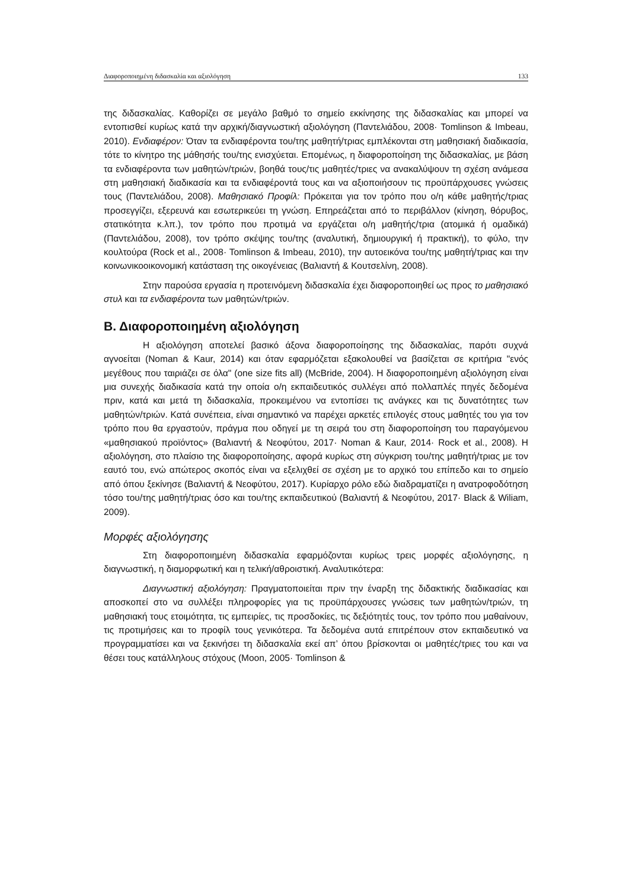Διαφοροποιημένη διδασκαλία και αξιολόγηση 133
της διδασκαλίας. Καθορίζει σε μεγάλο βαθμό το σημείο εκκίνησης της διδασκαλίας και μπορεί να εντοπισθεί κυρίως κατά την αρχική/διαγνωστική αξιολόγηση (Παντελιάδου, 2008· Tomlinson & Imbeau, 2010). Ενδιαφέρον: Όταν τα ενδιαφέροντα του/της μαθητή/τριας εμπλέκονται στη μαθησιακή διαδικασία, τότε το κίνητρο της μάθησής του/της ενισχύεται. Επομένως, η διαφοροποίηση της διδασκαλίας, με βάση τα ενδιαφέροντα των μαθητών/τριών, βοηθά τους/τις μαθητές/τριες να ανακαλύψουν τη σχέση ανάμεσα στη μαθησιακή διαδικασία και τα ενδιαφέροντά τους και να αξιοποιήσουν τις προϋπάρχουσες γνώσεις τους (Παντελιάδου, 2008). Μαθησιακό Προφίλ: Πρόκειται για τον τρόπο που ο/η κάθε μαθητής/τριας προσεγγίζει, εξερευνά και εσωτερικεύει τη γνώση. Επηρεάζεται από το περιβάλλον (κίνηση, θόρυβος, στατικότητα κ.λπ.), τον τρόπο που προτιμά να εργάζεται ο/η μαθητής/τρια (ατομικά ή ομαδικά) (Παντελιάδου, 2008), τον τρόπο σκέψης του/της (αναλυτική, δημιουργική ή πρακτική), το φύλο, την κουλτούρα (Rock et al., 2008· Tomlinson & Imbeau, 2010), την αυτοεικόνα του/της μαθητή/τριας και την κοινωνικοοικονομική κατάσταση της οικογένειας (Βαλιαντή & Κουτσελίνη, 2008).
Στην παρούσα εργασία η προτεινόμενη διδασκαλία έχει διαφοροποιηθεί ως προς το μαθησιακό στυλ και τα ενδιαφέροντα των μαθητών/τριών.
Β. Διαφοροποιημένη αξιολόγηση
Η αξιολόγηση αποτελεί βασικό άξονα διαφοροποίησης της διδασκαλίας, παρότι συχνά αγνοείται (Noman & Kaur, 2014) και όταν εφαρμόζεται εξακολουθεί να βασίζεται σε κριτήρια "ενός μεγέθους που ταιριάζει σε όλα" (one size fits all) (McBride, 2004). Η διαφοροποιημένη αξιολόγηση είναι μια συνεχής διαδικασία κατά την οποία ο/η εκπαιδευτικός συλλέγει από πολλαπλές πηγές δεδομένα πριν, κατά και μετά τη διδασκαλία, προκειμένου να εντοπίσει τις ανάγκες και τις δυνατότητες των μαθητών/τριών. Κατά συνέπεια, είναι σημαντικό να παρέχει αρκετές επιλογές στους μαθητές του για τον τρόπο που θα εργαστούν, πράγμα που οδηγεί με τη σειρά του στη διαφοροποίηση του παραγόμενου «μαθησιακού προϊόντος» (Βαλιαντή & Νεοφύτου, 2017· Noman & Kaur, 2014· Rock et al., 2008). Η αξιολόγηση, στο πλαίσιο της διαφοροποίησης, αφορά κυρίως στη σύγκριση του/της μαθητή/τριας με τον εαυτό του, ενώ απώτερος σκοπός είναι να εξελιχθεί σε σχέση με το αρχικό του επίπεδο και το σημείο από όπου ξεκίνησε (Βαλιαντή & Νεοφύτου, 2017). Κυρίαρχο ρόλο εδώ διαδραματίζει η ανατροφοδότηση τόσο του/της μαθητή/τριας όσο και του/της εκπαιδευτικού (Βαλιαντή & Νεοφύτου, 2017· Black & Wiliam, 2009).
Μορφές αξιολόγησης
Στη διαφοροποιημένη διδασκαλία εφαρμόζονται κυρίως τρεις μορφές αξιολόγησης, η διαγνωστική, η διαμορφωτική και η τελική/αθροιστική. Αναλυτικότερα:
Διαγνωστική αξιολόγηση: Πραγματοποιείται πριν την έναρξη της διδακτικής διαδικασίας και αποσκοπεί στο να συλλέξει πληροφορίες για τις προϋπάρχουσες γνώσεις των μαθητών/τριών, τη μαθησιακή τους ετοιμότητα, τις εμπειρίες, τις προσδοκίες, τις δεξιότητές τους, τον τρόπο που μαθαίνουν, τις προτιμήσεις και το προφίλ τους γενικότερα. Τα δεδομένα αυτά επιτρέπουν στον εκπαιδευτικό να προγραμματίσει και να ξεκινήσει τη διδασκαλία εκεί απ’ όπου βρίσκονται οι μαθητές/τριες του και να θέσει τους κατάλληλους στόχους (Moon, 2005· Tomlinson &